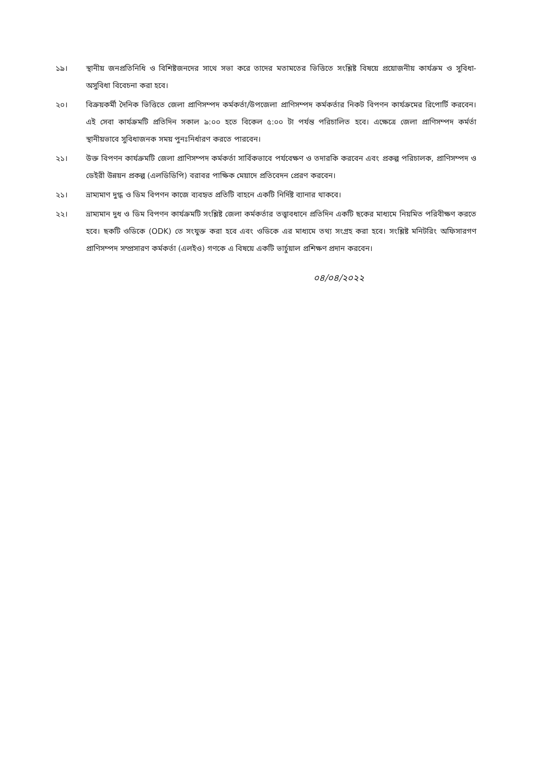১৯। স্থানীয় জনপ্রতিনিধি ও বিশিষ্টজনদের সাথে সভা করে তাদের মতামতের ভিত্তিতে সংশ্লিষ্ট বিষয়ে প্রয়োজনীয় কার্যক্রম ও সুবিধা-অসুবিধা বিবেচনা করা হবে।
২০। বিক্রয়কর্মী দৈনিক ভিত্তিতে জেলা প্রাণিসম্পদ কর্মকর্তা/উপজেলা প্রাণিসম্পদ কর্মকর্তার নিকট বিপণন কার্যক্রমের রিপোর্টি করবেন। এই সেবা কার্যক্রমটি প্রতিদিন সকাল ৯:০০ হতে বিকেল ৫:০০ টা পর্যন্ত পরিচালিত হবে। এক্ষেত্রে জেলা প্রাণিসম্পদ কর্মর্তা স্থানীয়ভাবে সুবিধাজনক সময় পুনঃনির্ধারণ করতে পারবেন।
২১। উক্ত বিপণন কার্যক্রমটি জেলা প্রাণিসম্পদ কর্মকর্তা সার্বিকভাবে পর্যবেক্ষণ ও তদারকি করবেন এবং প্রকল্প পরিচালক, প্রাণিসম্পদ ও ডেইরী উন্নয়ন প্রকল্প (এলডিডিপি) বরাবর পাক্ষিক মেয়াদে প্রতিবেদন প্রেরণ করবেন।
২১। ভ্রাম্যমাণ দুগ্ধ ও ডিম বিপণন কাজে ব্যবহৃত প্রতিটি বাহনে একটি নির্দিষ্ট ব্যানার থাকবে।
২২। ভ্রাম্যমান দুধ ও ডিম বিপণন কার্যক্রমটি সংশ্লিষ্ট জেলা কর্মকর্তার তত্ত্বাবধানে প্রতিদিন একটি ছকের মাধ্যমে নিয়মিত পরিবীক্ষণ করতে হবে। ছকটি ওডিকে (ODK) তে সংযুক্ত করা হবে এবং ওডিকে এর মাধ্যমে তথ্য সংগ্রহ করা হবে। সংশ্লিষ্ট মনিটরিং অফিসারগণ প্রাণিসম্পদ সম্প্রসারণ কর্মকর্তা (এলইও) গণকে এ বিষয়ে একটি ভার্চুয়াল প্রশিক্ষণ প্রদান করবেন।
০৪/০৪/২০২২